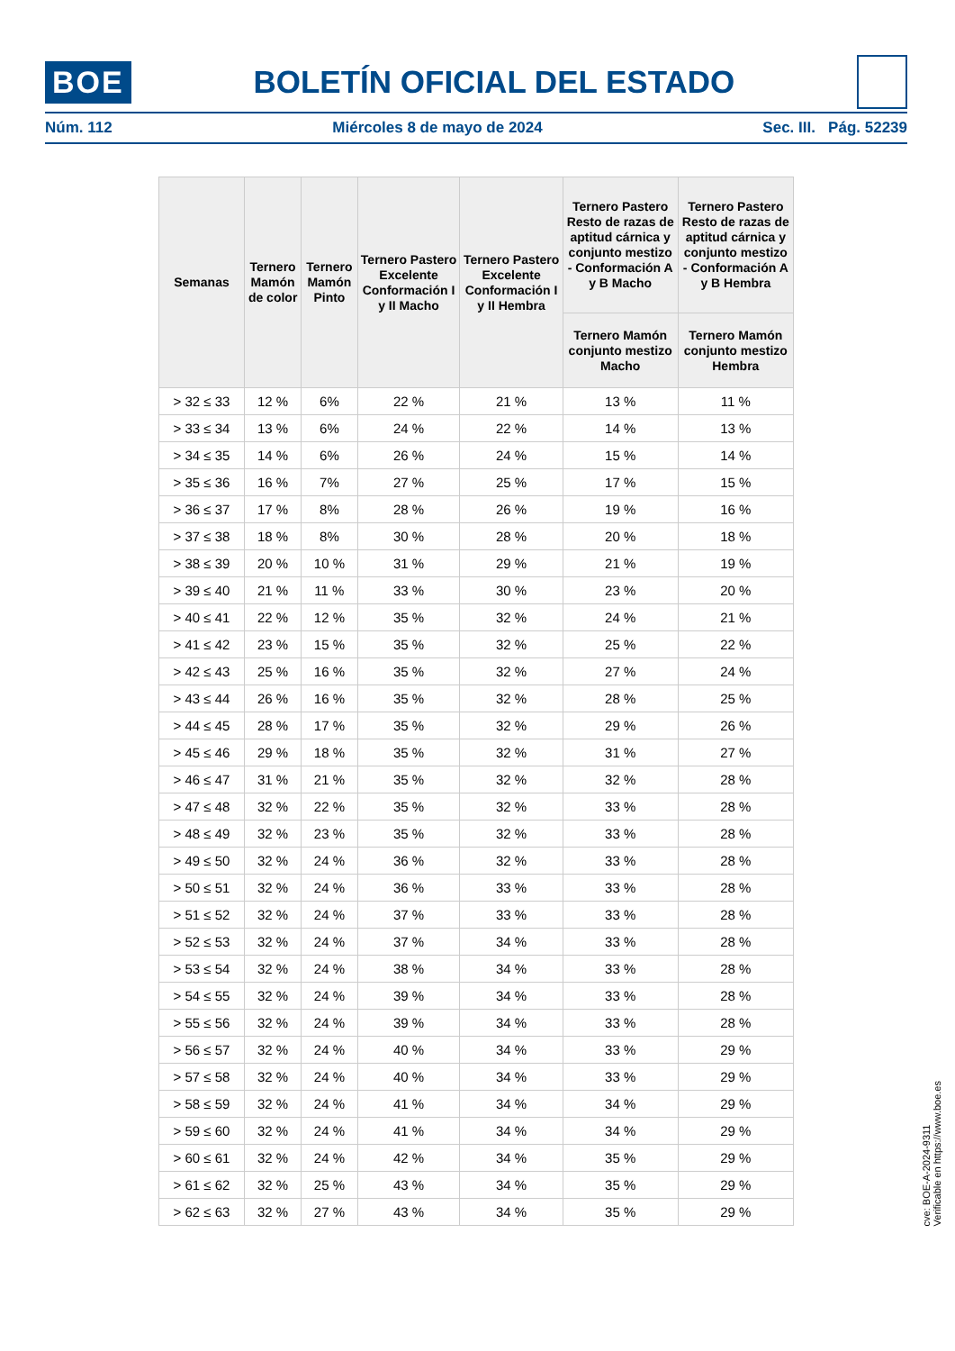BOE
BOLETÍN OFICIAL DEL ESTADO
Núm. 112 Miércoles 8 de mayo de 2024 Sec. III. Pág. 52239
| Semanas | Ternero Mamón de color | Ternero Mamón Pinto | Ternero Pastero Excelente Conformación I y II Macho | Ternero Pastero Excelente Conformación I y II Hembra | Ternero Pastero Resto de razas de aptitud cárnica y conjunto mestizo - Conformación A y B Macho | Ternero Pastero Resto de razas de aptitud cárnica y conjunto mestizo - Conformación A y B Hembra |
| --- | --- | --- | --- | --- | --- | --- |
| | | | | | Ternero Mamón conjunto mestizo Macho | Ternero Mamón conjunto mestizo Hembra |
| > 32 ≤ 33 | 12 % | 6% | 22 % | 21 % | 13 % | 11 % |
| > 33 ≤ 34 | 13 % | 6% | 24 % | 22 % | 14 % | 13 % |
| > 34 ≤ 35 | 14 % | 6% | 26 % | 24 % | 15 % | 14 % |
| > 35 ≤ 36 | 16 % | 7% | 27 % | 25 % | 17 % | 15 % |
| > 36 ≤ 37 | 17 % | 8% | 28 % | 26 % | 19 % | 16 % |
| > 37 ≤ 38 | 18 % | 8% | 30 % | 28 % | 20 % | 18 % |
| > 38 ≤ 39 | 20 % | 10 % | 31 % | 29 % | 21 % | 19 % |
| > 39 ≤ 40 | 21 % | 11 % | 33 % | 30 % | 23 % | 20 % |
| > 40 ≤ 41 | 22 % | 12 % | 35 % | 32 % | 24 % | 21 % |
| > 41 ≤ 42 | 23 % | 15 % | 35 % | 32 % | 25 % | 22 % |
| > 42 ≤ 43 | 25 % | 16 % | 35 % | 32 % | 27 % | 24 % |
| > 43 ≤ 44 | 26 % | 16 % | 35 % | 32 % | 28 % | 25 % |
| > 44 ≤ 45 | 28 % | 17 % | 35 % | 32 % | 29 % | 26 % |
| > 45 ≤ 46 | 29 % | 18 % | 35 % | 32 % | 31 % | 27 % |
| > 46 ≤ 47 | 31 % | 21 % | 35 % | 32 % | 32 % | 28 % |
| > 47 ≤ 48 | 32 % | 22 % | 35 % | 32 % | 33 % | 28 % |
| > 48 ≤ 49 | 32 % | 23 % | 35 % | 32 % | 33 % | 28 % |
| > 49 ≤ 50 | 32 % | 24 % | 36 % | 32 % | 33 % | 28 % |
| > 50 ≤ 51 | 32 % | 24 % | 36 % | 33 % | 33 % | 28 % |
| > 51 ≤ 52 | 32 % | 24 % | 37 % | 33 % | 33 % | 28 % |
| > 52 ≤ 53 | 32 % | 24 % | 37 % | 34 % | 33 % | 28 % |
| > 53 ≤ 54 | 32 % | 24 % | 38 % | 34 % | 33 % | 28 % |
| > 54 ≤ 55 | 32 % | 24 % | 39 % | 34 % | 33 % | 28 % |
| > 55 ≤ 56 | 32 % | 24 % | 39 % | 34 % | 33 % | 28 % |
| > 56 ≤ 57 | 32 % | 24 % | 40 % | 34 % | 33 % | 29 % |
| > 57 ≤ 58 | 32 % | 24 % | 40 % | 34 % | 33 % | 29 % |
| > 58 ≤ 59 | 32 % | 24 % | 41 % | 34 % | 34 % | 29 % |
| > 59 ≤ 60 | 32 % | 24 % | 41 % | 34 % | 34 % | 29 % |
| > 60 ≤ 61 | 32 % | 24 % | 42 % | 34 % | 35 % | 29 % |
| > 61 ≤ 62 | 32 % | 25 % | 43 % | 34 % | 35 % | 29 % |
| > 62 ≤ 63 | 32 % | 27 % | 43 % | 34 % | 35 % | 29 % |
cve: BOE-A-2024-9311
Verificable en https://www.boe.es